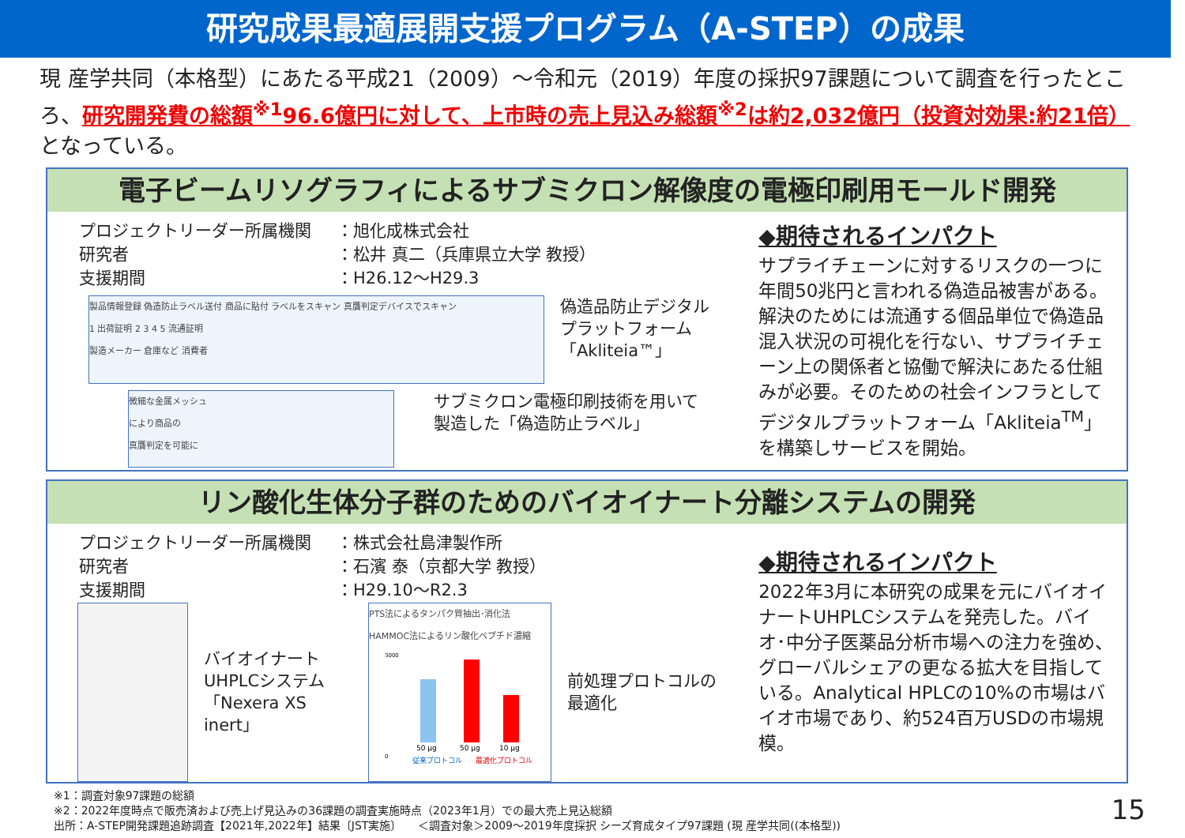研究成果最適展開支援プログラム（A-STEP）の成果
現 産学共同（本格型）にあたる平成21（2009）～令和元（2019）年度の採択97課題について調査を行ったところ、研究開発費の総額<sup>※1</sup>96.6億円に対して、上市時の売上見込み総額<sup>※2</sup>は約2,032億円（投資対効果:約21倍）となっている。
電子ビームリソグラフィによるサブミクロン解像度の電極印刷用モールド開発
| プロジェクトリーダー所属機関 | ：旭化成株式会社 |
| 研究者 | ：松井 真二（兵庫県立大学 教授） |
| 支援期間 | ：H26.12～H29.3 |
製品情報登録 偽造防止ラベル送付 商品に貼付 ラベルをスキャン 真贋判定デバイスでスキャン
1 出荷証明 2 3 4 5 流通証明
製造メーカー 倉庫など 消費者
偽造品防止デジタル
プラットフォーム
「Akliteia™」
微細な金属メッシュ
により商品の
真贋判定を可能に
サブミクロン電極印刷技術を用いて
製造した「偽造防止ラベル」
◆期待されるインパクト
サプライチェーンに対するリスクの一つに年間50兆円と言われる偽造品被害がある。解決のためには流通する個品単位で偽造品混入状況の可視化を行ない、サプライチェーン上の関係者と協働で解決にあたる仕組みが必要。そのための社会インフラとしてデジタルプラットフォーム「Akliteia<sup>TM</sup>」を構築しサービスを開始。
リン酸化生体分子群のためのバイオイナート分離システムの開発
| プロジェクトリーダー所属機関 | ：株式会社島津製作所 |
| 研究者 | ：石濱 泰（京都大学 教授） |
| 支援期間 | ：H29.10～R2.3 |
バイオイナート
UHPLCシステム
「Nexera XS inert」
PTS法によるタンパク質抽出･消化法 HAMMOC法によるリン酸化ペプチド濃縮
3000
0
50 µg
50 µg
10 µg
従来プロトコル
最適化プロトコル
前処理プロトコルの
最適化
◆期待されるインパクト
2022年3月に本研究の成果を元にバイオイナートUHPLCシステムを発売した。バイオ･中分子医薬品分析市場への注力を強め、グローバルシェアの更なる拡大を目指している。Analytical HPLCの10%の市場はバイオ市場であり、約524百万USDの市場規模。
※1：調査対象97課題の総額
※2：2022年度時点で販売済および売上げ見込みの36課題の調査実施時点（2023年1月）での最大売上見込総額
出所：A-STEP開発課題追跡調査【2021年,2022年】結果〔JST実施〕　　＜調査対象＞2009～2019年度採択 シーズ育成タイプ97課題 (現 産学共同((本格型)) 15